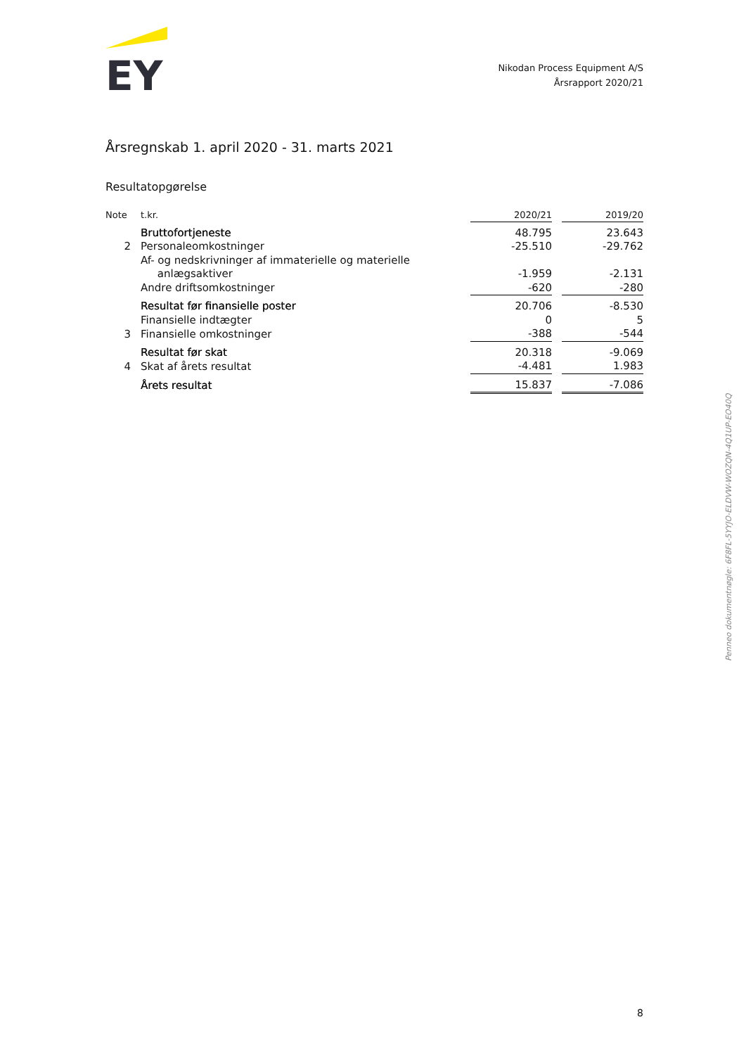EY
Nikodan Process Equipment A/S
Årsrapport 2020/21
Årsregnskab 1. april 2020 - 31. marts 2021
Resultatopgørelse
| Note | t.kr. | 2020/21 | | 2019/20 |
| --- | --- | --- | --- | --- |
| | Bruttofortjeneste | 48.795 | | 23.643 |
| 2 | Personaleomkostninger | -25.510 | | -29.762 |
| | Af- og nedskrivninger af immaterielle og materielle anlægsaktiver | -1.959 | | -2.131 |
| | Andre driftsomkostninger | -620 | | -280 |
| | Resultat før finansielle poster | 20.706 | | -8.530 |
| | Finansielle indtægter | 0 | | 5 |
| 3 | Finansielle omkostninger | -388 | | -544 |
| | Resultat før skat | 20.318 | | -9.069 |
| 4 | Skat af årets resultat | -4.481 | | 1.983 |
| | Årets resultat | 15.837 | | -7.086 |
Penneo dokumentnøgle: 6F8FL-5YYJO-ELDVW-WOZQN-4Q1UP-EO40Q
8